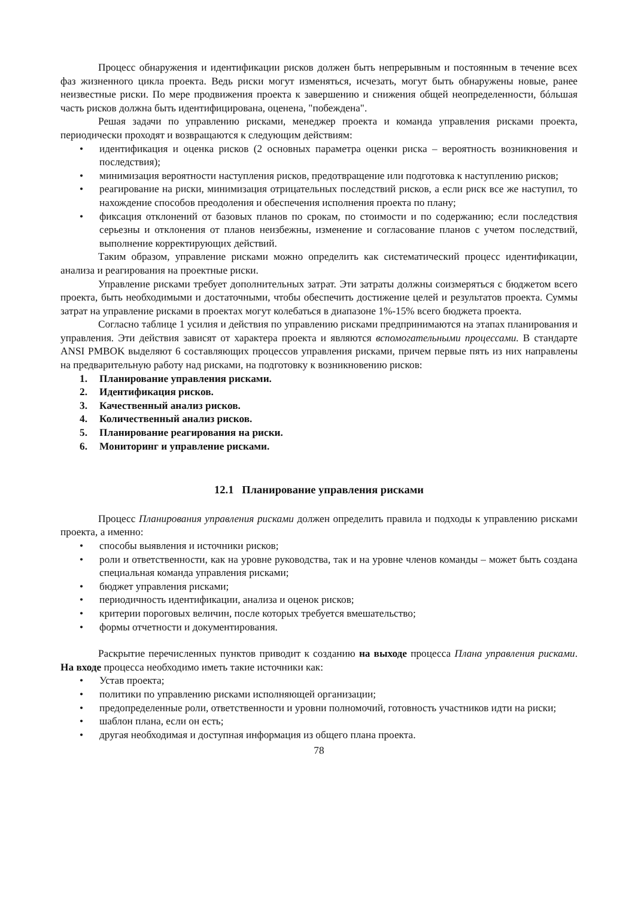Процесс обнаружения и идентификации рисков должен быть непрерывным и постоянным в течение всех фаз жизненного цикла проекта. Ведь риски могут изменяться, исчезать, могут быть обнаружены новые, ранее неизвестные риски. По мере продвижения проекта к завершению и снижения общей неопределенности, бóльшая часть рисков должна быть идентифицирована, оценена, "побеждена".
Решая задачи по управлению рисками, менеджер проекта и команда управления рисками проекта, периодически проходят и возвращаются к следующим действиям:
идентификация и оценка рисков (2 основных параметра оценки риска – вероятность возникновения и последствия);
минимизация вероятности наступления рисков, предотвращение или подготовка к наступлению рисков;
реагирование на риски, минимизация отрицательных последствий рисков, а если риск все же наступил, то нахождение способов преодоления и обеспечения исполнения проекта по плану;
фиксация отклонений от базовых планов по срокам, по стоимости и по содержанию; если последствия серьезны и отклонения от планов неизбежны, изменение и согласование планов с учетом последствий, выполнение корректирующих действий.
Таким образом, управление рисками можно определить как систематический процесс идентификации, анализа и реагирования на проектные риски.
Управление рисками требует дополнительных затрат. Эти затраты должны соизмеряться с бюджетом всего проекта, быть необходимыми и достаточными, чтобы обеспечить достижение целей и результатов проекта. Суммы затрат на управление рисками в проектах могут колебаться в диапазоне 1%-15% всего бюджета проекта.
Согласно таблице 1 усилия и действия по управлению рисками предпринимаются на этапах планирования и управления. Эти действия зависят от характера проекта и являются вспомогательными процессами. В стандарте ANSI PMBOK выделяют 6 составляющих процессов управления рисками, причем первые пять из них направлены на предварительную работу над рисками, на подготовку к возникновению рисков:
1. Планирование управления рисками.
2. Идентификация рисков.
3. Качественный анализ рисков.
4. Количественный анализ рисков.
5. Планирование реагирования на риски.
6. Мониторинг и управление рисками.
12.1 Планирование управления рисками
Процесс Планирования управления рисками должен определить правила и подходы к управлению рисками проекта, а именно:
способы выявления и источники рисков;
роли и ответственности, как на уровне руководства, так и на уровне членов команды – может быть создана специальная команда управления рисками;
бюджет управления рисками;
периодичность идентификации, анализа и оценок рисков;
критерии пороговых величин, после которых требуется вмешательство;
формы отчетности и документирования.
Раскрытие перечисленных пунктов приводит к созданию на выходе процесса Плана управления рисками. На входе процесса необходимо иметь такие источники как:
Устав проекта;
политики по управлению рисками исполняющей организации;
предопределенные роли, ответственности и уровни полномочий, готовность участников идти на риски;
шаблон плана, если он есть;
другая необходимая и доступная информация из общего плана проекта.
78